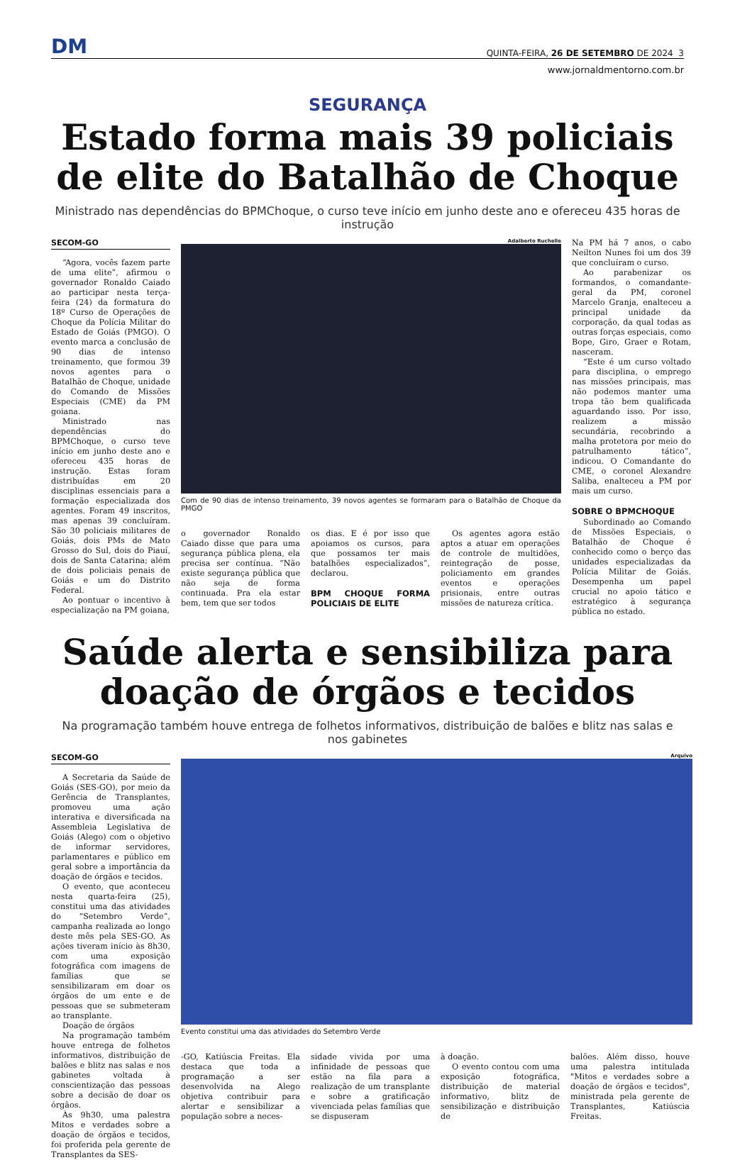DM QUINTA-FEIRA, 26 DE SETEMBRO DE 2024 3
www.jornaldmentorno.com.br
SEGURANÇA
Estado forma mais 39 policiais de elite do Batalhão de Choque
Ministrado nas dependências do BPMChoque, o curso teve início em junho deste ano e ofereceu 435 horas de instrução
SECOM-GO
“Agora, vocês fazem parte de uma elite”, afirmou o governador Ronaldo Caiado ao participar nesta terça-feira (24) da formatura do 18º Curso de Operações de Choque da Polícia Militar do Estado de Goiás (PMGO). O evento marca a conclusão de 90 dias de intenso treinamento, que formou 39 novos agentes para o Batalhão de Choque, unidade do Comando de Missões Especiais (CME) da PM goiana.
Ministrado nas dependências do BPMChoque, o curso teve início em junho deste ano e ofereceu 435 horas de instrução. Estas foram distribuídas em 20 disciplinas essenciais para a formação especializada dos agentes. Foram 49 inscritos, mas apenas 39 concluíram. São 30 policiais militares de Goiás, dois PMs de Mato Grosso do Sul, dois do Piauí, dois de Santa Catarina; além de dois policiais penais de Goiás e um do Distrito Federal.
Ao pontuar o incentivo à especialização na PM goiana,
Adalberto Ruchelle
Com de 90 dias de intenso treinamento, 39 novos agentes se formaram para o Batalhão de Choque da PMGO
o governador Ronaldo Caiado disse que para uma segurança pública plena, ela precisa ser contínua. “Não existe segurança pública que não seja de forma continuada. Pra ela estar bem, tem que ser todos
os dias. E é por isso que apoiamos os cursos, para que possamos ter mais batalhões especializados”, declarou.
BPM CHOQUE FORMA POLICIAIS DE ELITE
Os agentes agora estão aptos a atuar em operações de controle de multidões, reintegração de posse, policiamento em grandes eventos e operações prisionais, entre outras missões de natureza crítica.
Na PM há 7 anos, o cabo Neilton Nunes foi um dos 39 que concluíram o curso.
Ao parabenizar os formandos, o comandante-geral da PM, coronel Marcelo Granja, enalteceu a principal unidade da corporação, da qual todas as outras forças especiais, como Bope, Giro, Graer e Rotam, nasceram.
“Este é um curso voltado para disciplina, o emprego nas missões principais, mas não podemos manter uma tropa tão bem qualificada aguardando isso. Por isso, realizem a missão secundária, recobrindo a malha protetora por meio do patrulhamento tático”, indicou. O Comandante do CME, o coronel Alexandre Saliba, enalteceu a PM por mais um curso.
SOBRE O BPMCHOQUE
Subordinado ao Comando de Missões Especiais, o Batalhão de Choque é conhecido como o berço das unidades especializadas da Polícia Militar de Goiás. Desempenha um papel crucial no apoio tático e estratégico à segurança pública no estado.
Saúde alerta e sensibiliza para doação de órgãos e tecidos
Na programação também houve entrega de folhetos informativos, distribuição de balões e blitz nas salas e nos gabinetes
SECOM-GO
A Secretaria da Saúde de Goiás (SES-GO), por meio da Gerência de Transplantes, promoveu uma ação interativa e diversificada na Assembleia Legislativa de Goiás (Alego) com o objetivo de informar servidores, parlamentares e público em geral sobre a importância da doação de órgãos e tecidos.
O evento, que aconteceu nesta quarta-feira (25), constitui uma das atividades do “Setembro Verde”, campanha realizada ao longo deste mês pela SES-GO. As ações tiveram início às 8h30, com uma exposição fotográfica com imagens de famílias que se sensibilizaram em doar os órgãos de um ente e de pessoas que se submeteram ao transplante.
Doação de órgãos
Na programação também houve entrega de folhetos informativos, distribuição de balões e blitz nas salas e nos gabinetes voltada à conscientização das pessoas sobre a decisão de doar os órgãos.
Às 9h30, uma palestra Mitos e verdades sobre a doação de órgãos e tecidos, foi proferida pela gerente de Transplantes da SES-
Arquivo
Evento constitui uma das atividades do Setembro Verde
-GO, Katiúscia Freitas. Ela destaca que toda a programação a ser desenvolvida na Alego objetiva contribuir para alertar e sensibilizar a população sobre a neces-
sidade vivida por uma infinidade de pessoas que estão na fila para a realização de um transplante e sobre a gratificação vivenciada pelas famílias que se dispuseram
à doação.
O evento contou com uma exposição fotográfica, distribuição de material informativo, blitz de sensibilização e distribuição de
balões. Além disso, houve uma palestra intitulada "Mitos e verdades sobre a doação de órgãos e tecidos", ministrada pela gerente de Transplantes, Katiúscia Freitas.